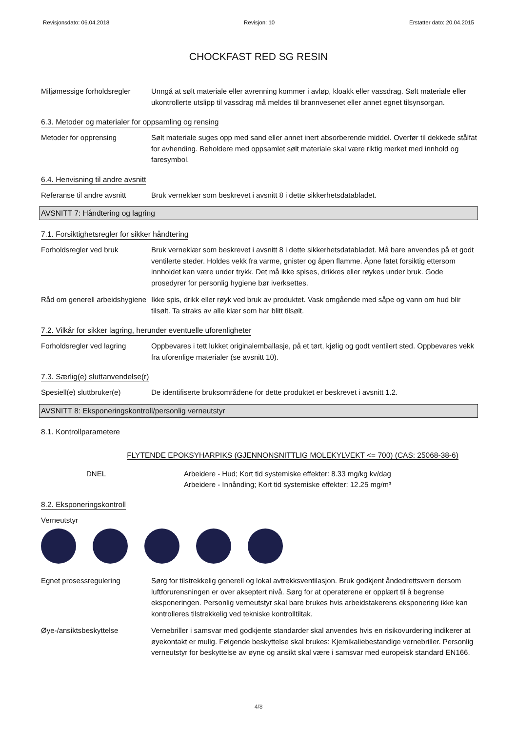Revisjonsdato: 06.04.2018 Revisjon: 10 Erstatter dato: 20.04.2015
CHOCKFAST RED SG RESIN
Miljømessige forholdsregler
Unngå at sølt materiale eller avrenning kommer i avløp, kloakk eller vassdrag. Sølt materiale eller ukontrollerte utslipp til vassdrag må meldes til brannvesenet eller annet egnet tilsynsorgan.
6.3. Metoder og materialer for oppsamling og rensing
Metoder for opprensing Sølt materiale suges opp med sand eller annet inert absorberende middel. Overfør til dekkede stålfat for avhending. Beholdere med oppsamlet sølt materiale skal være riktig merket med innhold og faresymbol.
6.4. Henvisning til andre avsnitt
Referanse til andre avsnitt
Bruk verneklær som beskrevet i avsnitt 8 i dette sikkerhetsdatabladet.
AVSNITT 7: Håndtering og lagring
7.1. Forsiktighetsregler for sikker håndtering
Forholdsregler ved bruk Bruk verneklær som beskrevet i avsnitt 8 i dette sikkerhetsdatabladet. Må bare anvendes på et godt ventilerte steder. Holdes vekk fra varme, gnister og åpen flamme. Åpne fatet forsiktig ettersom innholdet kan være under trykk. Det må ikke spises, drikkes eller røykes under bruk. Gode prosedyrer for personlig hygiene bør iverksettes.
Råd om generell arbeidshygiene
Ikke spis, drikk eller røyk ved bruk av produktet. Vask omgående med såpe og vann om hud blir tilsølt. Ta straks av alle klær som har blitt tilsølt.
7.2. Vilkår for sikker lagring, herunder eventuelle uforenligheter
Forholdsregler ved lagring
Oppbevares i tett lukket originalemballasje, på et tørt, kjølig og godt ventilert sted. Oppbevares vekk fra uforenlige materialer (se avsnitt 10).
7.3. Særlig(e) sluttanvendelse(r)
Spesiell(e) sluttbruker(e)
De identifiserte bruksområdene for dette produktet er beskrevet i avsnitt 1.2.
AVSNITT 8: Eksponeringskontroll/personlig verneutstyr
8.1. Kontrollparametere
FLYTENDE EPOKSYHARPIKS (GJENNONSNITTLIG MOLEKYLVEKT <= 700) (CAS: 25068-38-6)
DNEL Arbeidere - Hud; Kort tid systemiske effekter: 8.33 mg/kg kv/dag
Arbeidere - Innånding; Kort tid systemiske effekter: 12.25 mg/m³
8.2. Eksponeringskontroll
Verneutstyr
Egnet prosessregulering Sørg for tilstrekkelig generell og lokal avtrekksventilasjon. Bruk godkjent åndedrettsvern dersom luftforurensningen er over akseptert nivå. Sørg for at operatørene er opplært til å begrense eksponeringen. Personlig verneutstyr skal bare brukes hvis arbeidstakerens eksponering ikke kan kontrolleres tilstrekkelig ved tekniske kontrolltiltak.
Øye-/ansiktsbeskyttelse Vernebriller i samsvar med godkjente standarder skal anvendes hvis en risikovurdering indikerer at øyekontakt er mulig. Følgende beskyttelse skal brukes: Kjemikaliebestandige vernebriller. Personlig verneutstyr for beskyttelse av øyne og ansikt skal være i samsvar med europeisk standard EN166.
4/8